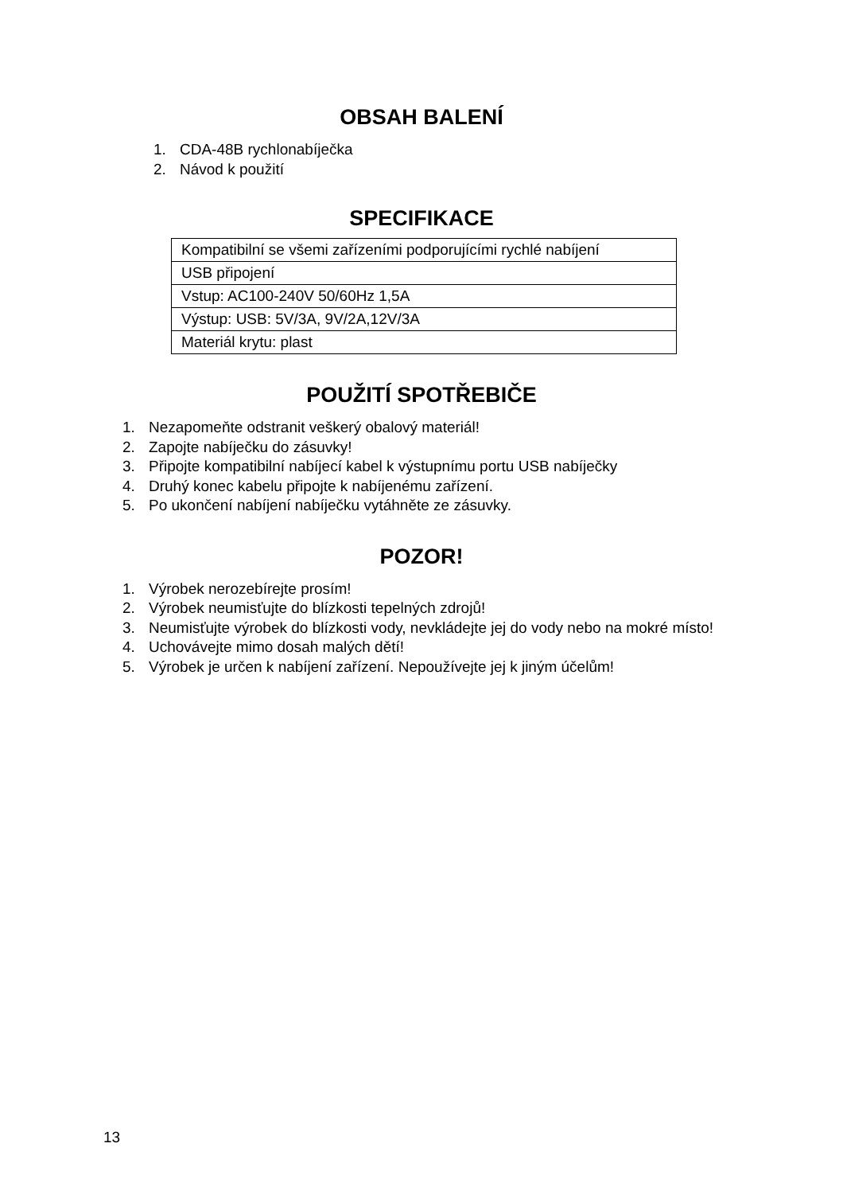OBSAH BALENÍ
1. CDA-48B rychlonabíječka
2. Návod k použití
SPECIFIKACE
| Kompatibilní se všemi zařízeními podporujícími rychlé nabíjení |
| USB připojení |
| Vstup: AC100-240V 50/60Hz 1,5A |
| Výstup: USB: 5V/3A, 9V/2A,12V/3A |
| Materiál krytu: plast |
POUŽITÍ SPOTŘEBIČE
1. Nezapomeňte odstranit veškerý obalový materiál!
2. Zapojte nabíječku do zásuvky!
3. Připojte kompatibilní nabíjecí kabel k výstupnímu portu USB nabíječky
4. Druhý konec kabelu připojte k nabíjenému zařízení.
5. Po ukončení nabíjení nabíječku vytáhněte ze zásuvky.
POZOR!
1. Výrobek nerozebírejte prosím!
2. Výrobek neumisťujte do blízkosti tepelných zdrojů!
3. Neumisťujte výrobek do blízkosti vody, nevkládejte jej do vody nebo na mokré místo!
4. Uchovávejte mimo dosah malých dětí!
5. Výrobek je určen k nabíjení zařízení. Nepoužívejte jej k jiným účelům!
13